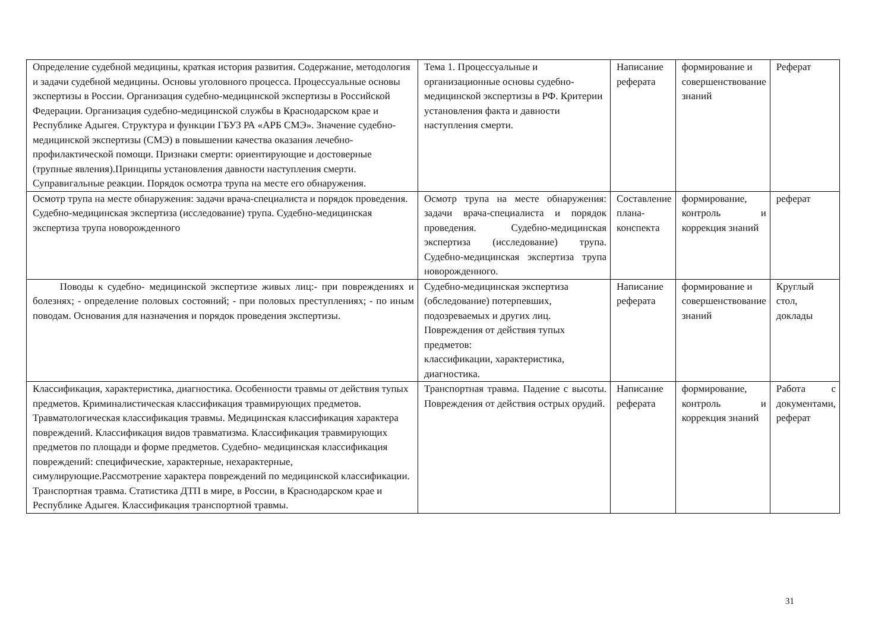| Определение судебной медицины, краткая история развития. Содержание, методология и задачи судебной медицины. Основы уголовного процесса. Процессуальные основы экспертизы в России. Организация судебно-медицинской экспертизы в Российской Федерации. Организация судебно-медицинской службы в Краснодарском крае и Республике Адыгея. Структура и функции ГБУЗ РА «АРБ СМЭ». Значение судебно-медицинской экспертизы (СМЭ) в повышении качества оказания лечебно-профилактической помощи. Признаки смерти: ориентирующие и достоверные (трупные явления).Принципы установления давности наступления смерти. Суправигальные реакции. Порядок осмотра трупа на месте его обнаружения. | Тема 1. Процессуальные и организационные основы судебно- медицинской экспертизы в РФ. Критерии установления факта и давности наступления смерти. | Написание реферата | формирование и совершенствование знаний | Реферат |
| Осмотр трупа на месте обнаружения: задачи врача-специалиста и порядок проведения. Судебно-медицинская экспертиза (исследование) трупа. Судебно-медицинская экспертиза трупа новорожденного | Осмотр трупа на месте обнаружения: задачи врача-специалиста и порядок проведения. Судебно-медицинская экспертиза (исследование) трупа. Судебно-медицинская экспертиза трупа новорожденного. | Составление плана-конспекта | формирование, контроль и коррекция знаний | реферат |
| Поводы к судебно- медицинской экспертизе живых лиц:- при повреждениях и болезнях; - определение половых состояний; - при половых преступлениях; - по иным поводам. Основания для назначения и порядок проведения экспертизы. | Судебно-медицинская экспертиза (обследование) потерпевших, подозреваемых и других лиц. Повреждения от действия тупых предметов: классификации, характеристика, диагностика. | Написание реферата | формирование и совершенствование знаний | Круглый стол, доклады |
| Классификация, характеристика, диагностика. Особенности травмы от действия тупых предметов. Криминалистическая классификация травмирующих предметов. Травматологическая классификация травмы. Медицинская классификация характера повреждений. Классификация видов травматизма. Классификация травмирующих предметов по площади и форме предметов. Судебно- медицинская классификация повреждений: специфические, характерные, нехарактерные, симулирующие.Рассмотрение характера повреждений по медицинской классификации. Транспортная травма. Статистика ДТП в мире, в России, в Краснодарском крае и Республике Адыгея. Классификация транспортной травмы. | Транспортная травма. Падение с высоты. Повреждения от действия острых орудий. | Написание реферата | формирование, контроль и коррекция знаний | Работа с документами, реферат |
31